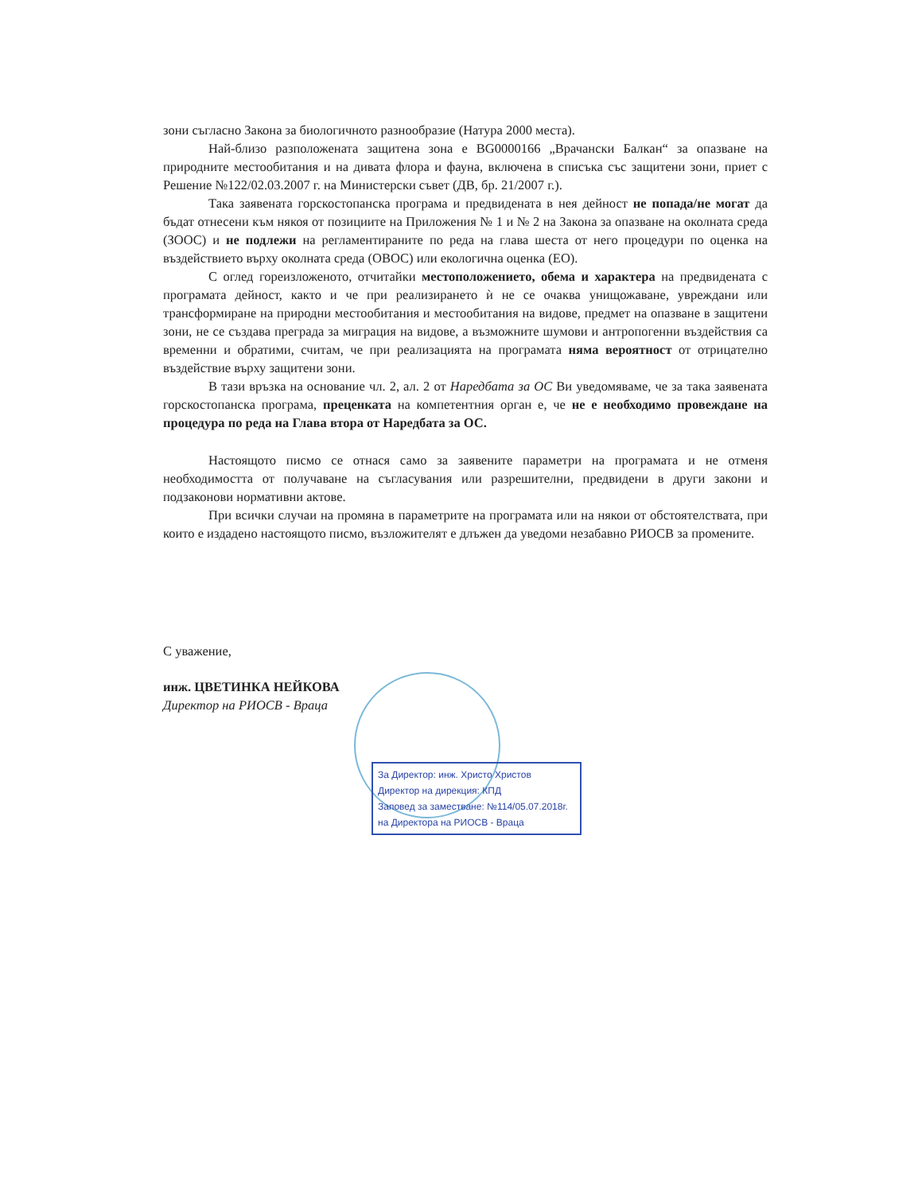зони съгласно Закона за биологичното разнообразие (Натура 2000 места).
Най-близо разположената защитена зона е BG0000166 „Врачански Балкан“ за опазване на природните местообитания и на дивата флора и фауна, включена в списъка със защитени зони, приет с Решение №122/02.03.2007 г. на Министерски съвет (ДВ, бр. 21/2007 г.).
Така заявената горскостопанска програма и предвидената в нея дейност не попада/не могат да бъдат отнесени към някоя от позициите на Приложения № 1 и № 2 на Закона за опазване на околната среда (ЗООС) и не подлежи на регламентираните по реда на глава шеста от него процедури по оценка на въздействието върху околната среда (ОВОС) или екологична оценка (ЕО).
С оглед гореизложеното, отчитайки местоположението, обема и характера на предвидената с програмата дейност, както и че при реализирането ѝ не се очаква унищожаване, увреждани или трансформиране на природни местообитания и местообитания на видове, предмет на опазване в защитени зони, не се създава преграда за миграция на видове, а възможните шумови и антропогенни въздействия са временни и обратими, считам, че при реализацията на програмата няма вероятност от отрицателно въздействие върху защитени зони.
В тази връзка на основание чл. 2, ал. 2 от Наредбата за ОС Ви уведомяваме, че за така заявената горскостопанска програма, преценката на компетентния орган е, че не е необходимо провеждане на процедура по реда на Глава втора от Наредбата за ОС.
Настоящото писмо се отнася само за заявените параметри на програмата и не отменя необходимостта от получаване на съгласувания или разрешителни, предвидени в други закони и подзаконови нормативни актове.
При всички случаи на промяна в параметрите на програмата или на някои от обстоятелствата, при които е издадено настоящото писмо, възложителят е длъжен да уведоми незабавно РИОСВ за промените.
С уважение,
инж. ЦВЕТИНКА НЕЙКОВА
Директор на РИОСВ - Враца
За Директор: инж. Христо Христов
Директор на дирекция: КПД
Заповед за заместване: №114/05.07.2018г.
на Директора на РИОСВ - Враца